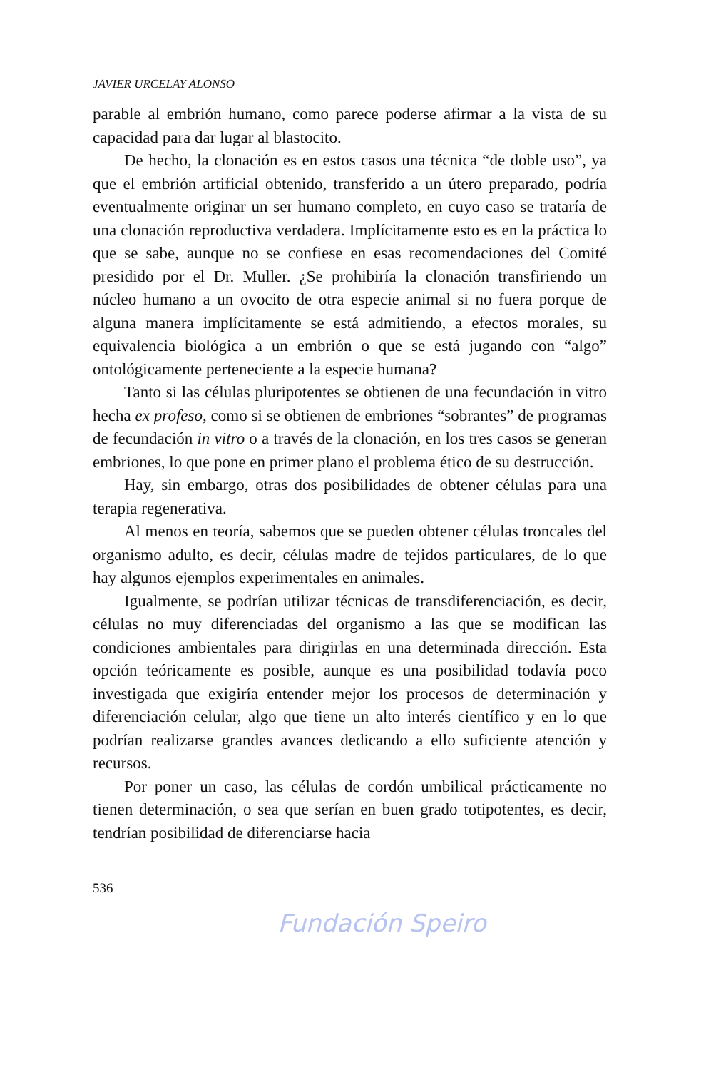JAVIER URCELAY ALONSO
parable al embrión humano, como parece poderse afirmar a la vista de su capacidad para dar lugar al blastocito.
De hecho, la clonación es en estos casos una técnica “de doble uso”, ya que el embrión artificial obtenido, transferido a un útero preparado, podría eventualmente originar un ser humano completo, en cuyo caso se trataría de una clonación reproductiva verdadera. Implícitamente esto es en la práctica lo que se sabe, aunque no se confiese en esas recomendaciones del Comité presidido por el Dr. Muller. ¿Se prohibiría la clonación transfiriendo un núcleo humano a un ovocito de otra especie animal si no fuera porque de alguna manera implícitamente se está admitiendo, a efectos morales, su equivalencia biológica a un embrión o que se está jugando con “algo” ontológicamente perteneciente a la especie humana?
Tanto si las células pluripotentes se obtienen de una fecundación in vitro hecha ex profeso, como si se obtienen de embriones “sobrantes” de programas de fecundación in vitro o a través de la clonación, en los tres casos se generan embriones, lo que pone en primer plano el problema ético de su destrucción.
Hay, sin embargo, otras dos posibilidades de obtener células para una terapia regenerativa.
Al menos en teoría, sabemos que se pueden obtener células troncales del organismo adulto, es decir, células madre de tejidos particulares, de lo que hay algunos ejemplos experimentales en animales.
Igualmente, se podrían utilizar técnicas de transdiferenciación, es decir, células no muy diferenciadas del organismo a las que se modifican las condiciones ambientales para dirigirlas en una determinada dirección. Esta opción teóricamente es posible, aunque es una posibilidad todavía poco investigada que exigiría entender mejor los procesos de determinación y diferenciación celular, algo que tiene un alto interés científico y en lo que podrían realizarse grandes avances dedicando a ello suficiente atención y recursos.
Por poner un caso, las células de cordón umbilical prácticamente no tienen determinación, o sea que serían en buen grado totipotentes, es decir, tendrían posibilidad de diferenciarse hacia
536
Fundación Speiro